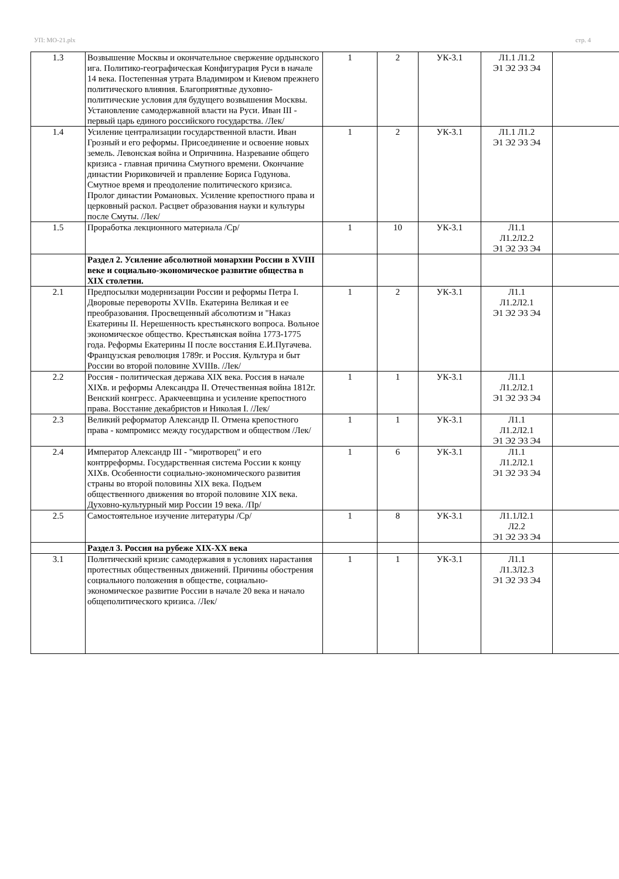УП: МО-21.plx стр. 4
| 1.3 | Возвышение Москвы и окончательное свержение ордынского ига. Политико-географическая Конфигурация Руси в начале 14 века. Постепенная утрата Владимиром и Киевом прежнего политического влияния. Благоприятные духовно-политические условия для будущего возвышения Москвы. Установление самодержавной власти на Руси. Иван III - первый царь единого российского государства. /Лек/ | 1 | 2 | УК-3.1 | Л1.1 Л1.2 Э1 Э2 Э3 Э4 | |
| 1.4 | Усиление централизации государственной власти. Иван Грозный и его реформы. Присоединение и освоение новых земель. Левонская война и Опричнина. Назревание общего кризиса - главная причина Смутного времени. Окончание династии Рюриковичей и правление Бориса Годунова. Смутное время и преодоление политического кризиса. Пролог династии Романовых. Усиление крепостного права и церковный раскол. Расцвет образования науки и культуры после Смуты. /Лек/ | 1 | 2 | УК-3.1 | Л1.1 Л1.2 Э1 Э2 Э3 Э4 | |
| 1.5 | Проработка лекционного материала /Ср/ | 1 | 10 | УК-3.1 | Л1.1 Л1.2Л2.2 Э1 Э2 Э3 Э4 | |
| | Раздел 2. Усиление абсолютной монархии России в XVIII веке и социально-экономическое развитие общества в XIX столетии. | | | | | |
| 2.1 | Предпосылки модернизации России и реформы Петра I. Дворовые перевороты XVIIв. Екатерина Великая и ее преобразования. Просвещенный абсолютизм и "Наказ Екатерины II. Нерешенность крестьянского вопроса. Вольное экономическое общество. Крестьянская война 1773-1775 года. Реформы Екатерины II после восстания Е.И.Пугачева. Французская революция 1789г. и Россия. Культура и быт России во второй половине XVIIIв. /Лек/ | 1 | 2 | УК-3.1 | Л1.1 Л1.2Л2.1 Э1 Э2 Э3 Э4 | |
| 2.2 | Россия - политическая держава XIX века. Россия в начале XIXв. и реформы Александра II. Отечественная война 1812г. Венский конгресс. Аракчеевщина и усиление крепостного права. Восстание декабристов и Николая I. /Лек/ | 1 | 1 | УК-3.1 | Л1.1 Л1.2Л2.1 Э1 Э2 Э3 Э4 | |
| 2.3 | Великий реформатор Александр II. Отмена крепостного права - компромисс между государством и обществом /Лек/ | 1 | 1 | УК-3.1 | Л1.1 Л1.2Л2.1 Э1 Э2 Э3 Э4 | |
| 2.4 | Император Александр III - "миротворец" и его контрреформы. Государственная система России к концу XIXв. Особенности социально-экономического развития страны во второй половины XIX века. Подъем общественного движения во второй половине XIX века. Духовно-культурный мир России 19 века. /Пр/ | 1 | 6 | УК-3.1 | Л1.1 Л1.2Л2.1 Э1 Э2 Э3 Э4 | |
| 2.5 | Самостоятельное изучение литературы /Ср/ | 1 | 8 | УК-3.1 | Л1.1Л2.1 Л2.2 Э1 Э2 Э3 Э4 | |
| | Раздел 3. Россия на рубеже XIX-XX века | | | | | |
| 3.1 | Политический кризис самодержавия в условиях нарастания протестных общественных движений. Причины обострения социального положения в обществе, социально-экономическое развитие России в начале 20 века и начало общеполитического кризиса. /Лек/ | 1 | 1 | УК-3.1 | Л1.1 Л1.3Л2.3 Э1 Э2 Э3 Э4 | |